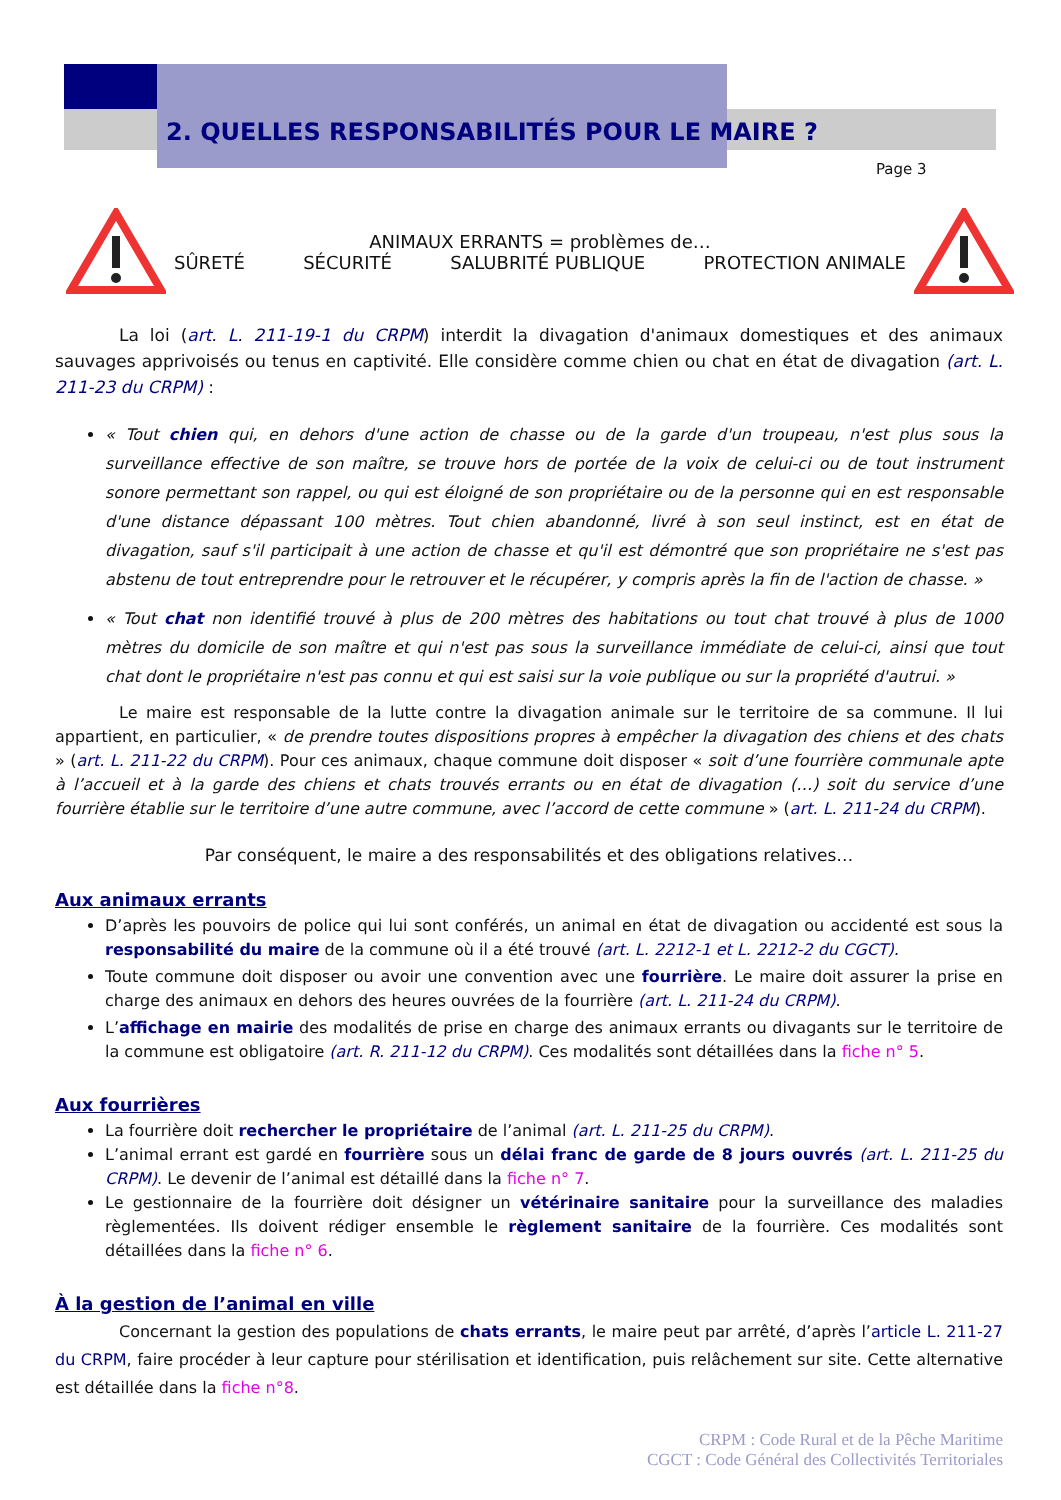2. QUELLES RESPONSABILITÉS POUR LE MAIRE ?
Page 3
ANIMAUX ERRANTS = problèmes de…
SÛRETÉ SÉCURITÉ SALUBRITÉ PUBLIQUE PROTECTION ANIMALE
La loi (art. L. 211-19-1 du CRPM) interdit la divagation d'animaux domestiques et des animaux sauvages apprivoisés ou tenus en captivité. Elle considère comme chien ou chat en état de divagation (art. L. 211-23 du CRPM) :
« Tout chien qui, en dehors d'une action de chasse ou de la garde d'un troupeau, n'est plus sous la surveillance effective de son maître, se trouve hors de portée de la voix de celui-ci ou de tout instrument sonore permettant son rappel, ou qui est éloigné de son propriétaire ou de la personne qui en est responsable d'une distance dépassant 100 mètres. Tout chien abandonné, livré à son seul instinct, est en état de divagation, sauf s'il participait à une action de chasse et qu'il est démontré que son propriétaire ne s'est pas abstenu de tout entreprendre pour le retrouver et le récupérer, y compris après la fin de l'action de chasse. »
« Tout chat non identifié trouvé à plus de 200 mètres des habitations ou tout chat trouvé à plus de 1000 mètres du domicile de son maître et qui n'est pas sous la surveillance immédiate de celui-ci, ainsi que tout chat dont le propriétaire n'est pas connu et qui est saisi sur la voie publique ou sur la propriété d'autrui. »
Le maire est responsable de la lutte contre la divagation animale sur le territoire de sa commune. Il lui appartient, en particulier, « de prendre toutes dispositions propres à empêcher la divagation des chiens et des chats » (art. L. 211-22 du CRPM). Pour ces animaux, chaque commune doit disposer « soit d’une fourrière communale apte à l’accueil et à la garde des chiens et chats trouvés errants ou en état de divagation (…) soit du service d’une fourrière établie sur le territoire d’une autre commune, avec l’accord de cette commune » (art. L. 211-24 du CRPM).
Par conséquent, le maire a des responsabilités et des obligations relatives…
Aux animaux errants
D’après les pouvoirs de police qui lui sont conférés, un animal en état de divagation ou accidenté est sous la responsabilité du maire de la commune où il a été trouvé (art. L. 2212-1 et L. 2212-2 du CGCT).
Toute commune doit disposer ou avoir une convention avec une fourrière. Le maire doit assurer la prise en charge des animaux en dehors des heures ouvrées de la fourrière (art. L. 211-24 du CRPM).
L’affichage en mairie des modalités de prise en charge des animaux errants ou divagants sur le territoire de la commune est obligatoire (art. R. 211-12 du CRPM). Ces modalités sont détaillées dans la fiche n° 5.
Aux fourrières
La fourrière doit rechercher le propriétaire de l’animal (art. L. 211-25 du CRPM).
L’animal errant est gardé en fourrière sous un délai franc de garde de 8 jours ouvrés (art. L. 211-25 du CRPM). Le devenir de l’animal est détaillé dans la fiche n° 7.
Le gestionnaire de la fourrière doit désigner un vétérinaire sanitaire pour la surveillance des maladies règlementées. Ils doivent rédiger ensemble le règlement sanitaire de la fourrière. Ces modalités sont détaillées dans la fiche n° 6.
À la gestion de l’animal en ville
Concernant la gestion des populations de chats errants, le maire peut par arrêté, d’après l’article L. 211-27 du CRPM, faire procéder à leur capture pour stérilisation et identification, puis relâchement sur site. Cette alternative est détaillée dans la fiche n°8.
CRPM : Code Rural et de la Pêche Maritime
CGCT : Code Général des Collectivités Territoriales